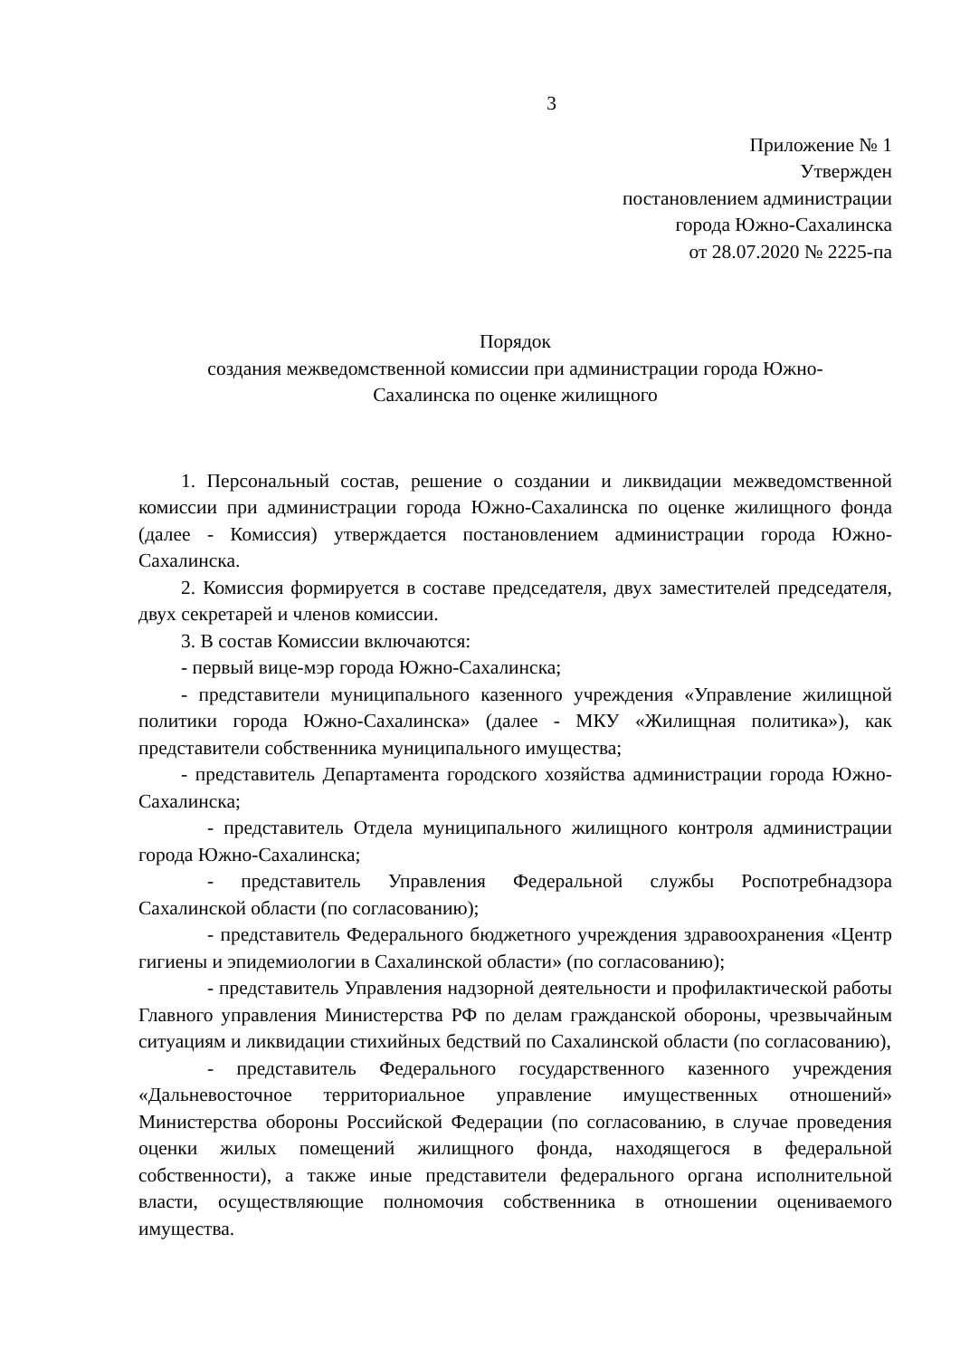3
Приложение № 1
Утвержден
постановлением администрации
города Южно-Сахалинска
от 28.07.2020 № 2225-па
Порядок
создания межведомственной комиссии при администрации города Южно-
Сахалинска по оценке жилищного
1. Персональный состав, решение о создании и ликвидации межведомственной комиссии при администрации города Южно-Сахалинска по оценке жилищного фонда (далее - Комиссия) утверждается постановлением администрации города Южно-Сахалинска.
2. Комиссия формируется в составе председателя, двух заместителей председателя, двух секретарей и членов комиссии.
3. В состав Комиссии включаются:
- первый вице-мэр города Южно-Сахалинска;
- представители муниципального казенного учреждения «Управление жилищной политики города Южно-Сахалинска» (далее - МКУ «Жилищная политика»), как представители собственника муниципального имущества;
- представитель Департамента городского хозяйства администрации города Южно-Сахалинска;
- представитель Отдела муниципального жилищного контроля администрации города Южно-Сахалинска;
- представитель Управления Федеральной службы Роспотребнадзора Сахалинской области (по согласованию);
- представитель Федерального бюджетного учреждения здравоохранения «Центр гигиены и эпидемиологии в Сахалинской области» (по согласованию);
- представитель Управления надзорной деятельности и профилактической работы Главного управления Министерства РФ по делам гражданской обороны, чрезвычайным ситуациям и ликвидации стихийных бедствий по Сахалинской области (по согласованию),
- представитель Федерального государственного казенного учреждения «Дальневосточное территориальное управление имущественных отношений» Министерства обороны Российской Федерации (по согласованию, в случае проведения оценки жилых помещений жилищного фонда, находящегося в федеральной собственности), а также иные представители федерального органа исполнительной власти, осуществляющие полномочия собственника в отношении оцениваемого имущества.